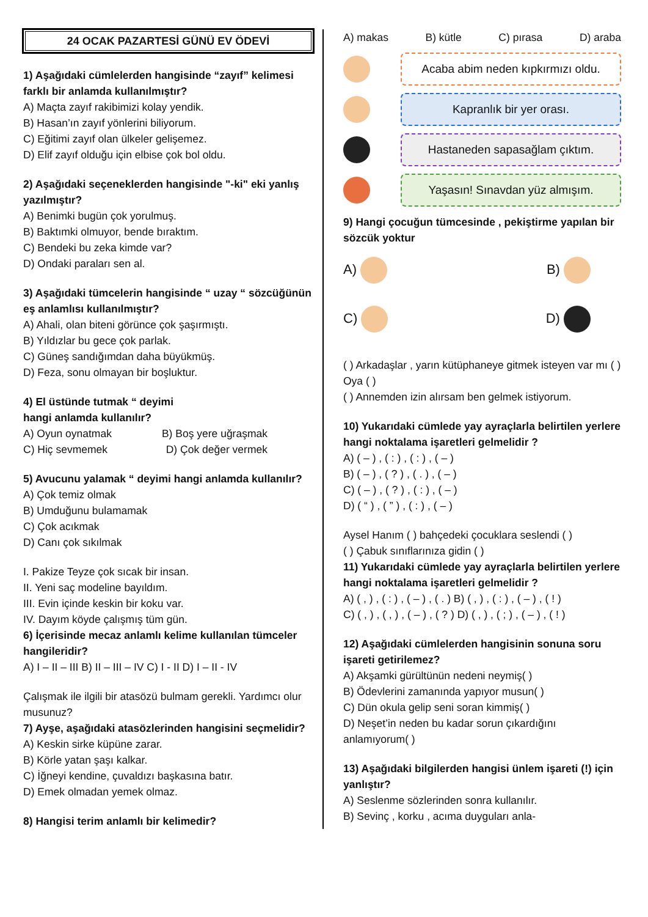24 OCAK PAZARTESİ GÜNÜ EV ÖDEVİ
1) Aşağıdaki cümlelerden hangisinde “zayıf” kelimesi farklı bir anlamda kullanılmıştır?
A) Maçta zayıf rakibimizi kolay yendik.
B) Hasan’ın zayıf yönlerini biliyorum.
C) Eğitimi zayıf olan ülkeler gelişemez.
D) Elif zayıf olduğu için elbise çok bol oldu.
2) Aşağıdaki seçeneklerden hangisinde "-ki" eki yanlış yazılmıştır?
A) Benimki bugün çok yorulmuş.
B) Baktımki olmuyor, bende bıraktım.
C) Bendeki bu zeka kimde var?
D) Ondaki paraları sen al.
3) Aşağıdaki tümcelerin hangisinde “ uzay “ sözcüğünün eş anlamlısı kullanılmıştır?
A) Ahali, olan biteni görünce çok şaşırmıştı.
B) Yıldızlar bu gece çok parlak.
C) Güneş sandığımdan daha büyükmüş.
D) Feza, sonu olmayan bir boşluktur.
4) El üstünde tutmak “ deyimi
hangi anlamda kullanılır?
A) Oyun oynatmak B) Boş yere uğraşmak
C) Hiç sevmemek D) Çok değer vermek
5) Avucunu yalamak “ deyimi hangi anlamda kullanılır?
A) Çok temiz olmak
B) Umduğunu bulamamak
C) Çok acıkmak
D) Canı çok sıkılmak
I. Pakize Teyze çok sıcak bir insan.
II. Yeni saç modeline bayıldım.
III. Evin içinde keskin bir koku var.
IV. Dayım köyde çalışmış tüm gün.
6) İçerisinde mecaz anlamlı kelime kullanılan tümceler hangileridir?
A) I – II – III B) II – III – IV C) I - II D) I – II - IV
Çalışmak ile ilgili bir atasözü bulmam gerekli. Yardımcı olur musunuz?
7) Ayşe, aşağıdaki atasözlerinden hangisini seçmelidir?
A) Keskin sirke küpüne zarar.
B) Körle yatan şaşı kalkar.
C) İğneyi kendine, çuvaldızı başkasına batır.
D) Emek olmadan yemek olmaz.
8) Hangisi terim anlamlı bir kelimedir?
A) makas B) kütle C) pırasa D) araba
Acaba abim neden kıpkırmızı oldu.
Kapranlık bir yer orası.
Hastaneden sapasağlam çıktım.
Yaşasın! Sınavdan yüz almışım.
9) Hangi çocuğun tümcesinde , pekiştirme yapılan bir sözcük yoktur
A) B)
C) D)
( ) Arkadaşlar , yarın kütüphaneye gitmek isteyen var mı ( )
Oya ( )
( ) Annemden izin alırsam ben gelmek istiyorum.
10) Yukarıdaki cümlede yay ayraçlarla belirtilen yerlere hangi noktalama işaretleri gelmelidir ?
A) ( – ) , ( : ) , ( : ) , ( – )
B) ( – ) , ( ? ) , ( . ) , ( – )
C) ( – ) , ( ? ) , ( : ) , ( – )
D) ( “ ) , ( ” ) , ( : ) , ( – )
Aysel Hanım ( ) bahçedeki çocuklara seslendi ( )
( ) Çabuk sınıflarınıza gidin ( )
11) Yukarıdaki cümlede yay ayraçlarla belirtilen yerlere hangi noktalama işaretleri gelmelidir ?
A) ( , ) , ( : ) , ( – ) , ( . ) B) ( , ) , ( : ) , ( – ) , ( ! )
C) ( , ) , ( , ) , ( – ) , ( ? ) D) ( , ) , ( ; ) , ( – ) , ( ! )
12) Aşağıdaki cümlelerden hangisinin sonuna soru işareti getirilemez?
A) Akşamki gürültünün nedeni neymiş( )
B) Ödevlerini zamanında yapıyor musun( )
C) Dün okula gelip seni soran kimmiş( )
D) Neşet’in neden bu kadar sorun çıkardığını anlamıyorum( )
13) Aşağıdaki bilgilerden hangisi ünlem işareti (!) için yanlıştır?
A) Seslenme sözlerinden sonra kullanılır.
B) Sevinç , korku , acıma duyguları anla-